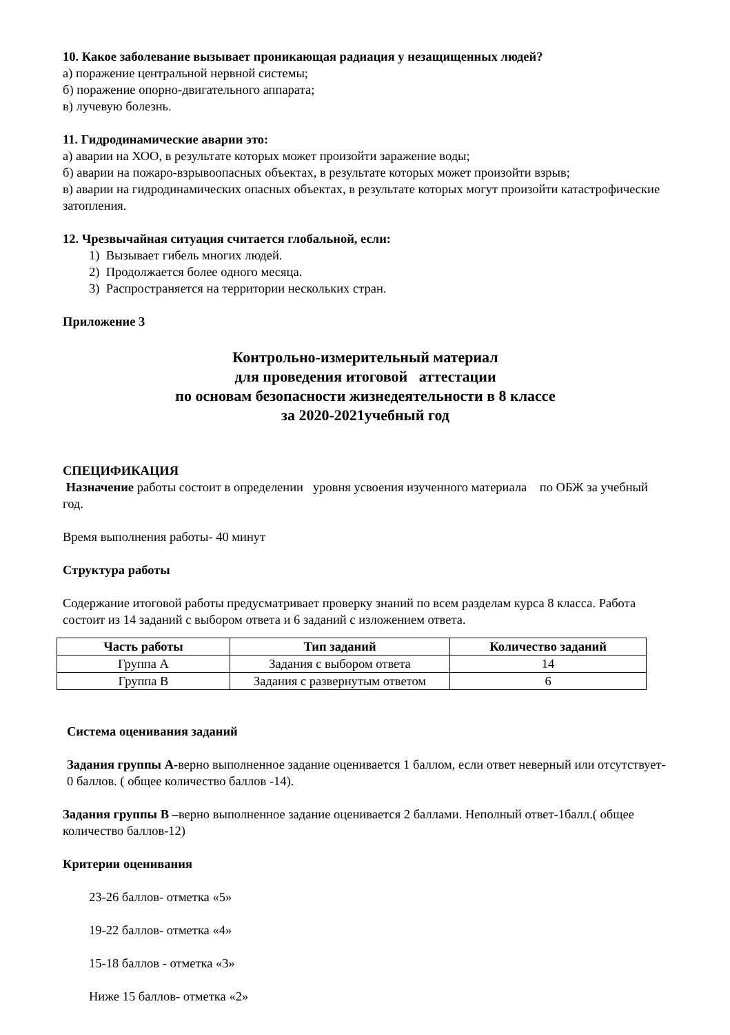10. Какое заболевание вызывает проникающая радиация у незащищенных людей?
а) поражение центральной нервной системы;
б) поражение опорно-двигательного аппарата;
в) лучевую болезнь.
11. Гидродинамические аварии это:
а) аварии на ХОО, в результате которых может произойти заражение воды;
б) аварии на пожаро-взрывоопасных объектах, в результате которых может произойти взрыв;
в) аварии на гидродинамических опасных объектах, в результате которых могут произойти катастрофические затопления.
12. Чрезвычайная ситуация считается глобальной, если:
1) Вызывает гибель многих людей.
2) Продолжается более одного месяца.
3) Распространяется на территории нескольких стран.
Приложение 3
Контрольно-измерительный материал
для проведения итоговой аттестации
по основам безопасности жизнедеятельности в 8 классе
за 2020-2021учебный год
СПЕЦИФИКАЦИЯ
Назначение работы состоит в определении уровня усвоения изученного материала по ОБЖ за учебный год.
Время выполнения работы- 40 минут
Структура работы
Содержание итоговой работы предусматривает проверку знаний по всем разделам курса 8 класса. Работа состоит из 14 заданий с выбором ответа и 6 заданий с изложением ответа.
| Часть работы | Тип заданий | Количество заданий |
| --- | --- | --- |
| Группа А | Задания с выбором ответа | 14 |
| Группа В | Задания с развернутым ответом | 6 |
Система оценивания заданий
Задания группы А-верно выполненное задание оценивается 1 баллом, если ответ неверный или отсутствует- 0 баллов. ( общее количество баллов -14).
Задания группы В –верно выполненное задание оценивается 2 баллами. Неполный ответ-1балл.( общее количество баллов-12)
Критерии оценивания
23-26 баллов- отметка «5»
19-22 баллов- отметка «4»
15-18 баллов - отметка «3»
Ниже 15 баллов- отметка «2»